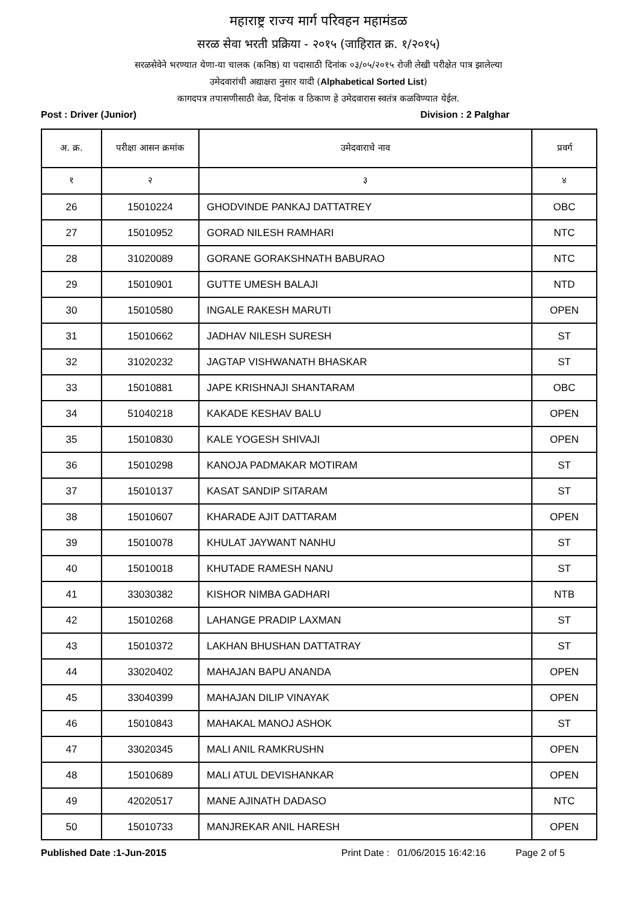महाराष्ट्र राज्य मार्ग परिवहन महामंडळ
सरळ सेवा भरती प्रक्रिया - २०१५ (जाहिरात क्र. १/२०१५)
सरळसेवेने भरण्यात येणा-या चालक (कनिष्ठ) या पदासाठी दिनांक ०३/०५/२०१५ रोजी लेखी परीक्षेत पात्र झालेल्या
उमेदवारांची अद्याक्षरा नुसार यादी (Alphabetical Sorted List)
कागदपत्र तपासणीसाठी वेळ, दिनांक व ठिकाण हे उमेदवारास स्वतंत्र कळविण्यात येईल.
Post : Driver (Junior) Division : 2 Palghar
| अ. क्र. | परीक्षा आसन क्रमांक | उमेदवाराचे नाव | प्रवर्ग |
| --- | --- | --- | --- |
| १ | २ | ३ | ४ |
| 26 | 15010224 | GHODVINDE PANKAJ DATTATREY | OBC |
| 27 | 15010952 | GORAD NILESH RAMHARI | NTC |
| 28 | 31020089 | GORANE GORAKSHNATH BABURAO | NTC |
| 29 | 15010901 | GUTTE UMESH BALAJI | NTD |
| 30 | 15010580 | INGALE RAKESH MARUTI | OPEN |
| 31 | 15010662 | JADHAV NILESH SURESH | ST |
| 32 | 31020232 | JAGTAP VISHWANATH BHASKAR | ST |
| 33 | 15010881 | JAPE KRISHNAJI SHANTARAM | OBC |
| 34 | 51040218 | KAKADE KESHAV BALU | OPEN |
| 35 | 15010830 | KALE YOGESH SHIVAJI | OPEN |
| 36 | 15010298 | KANOJA PADMAKAR MOTIRAM | ST |
| 37 | 15010137 | KASAT SANDIP SITARAM | ST |
| 38 | 15010607 | KHARADE AJIT DATTARAM | OPEN |
| 39 | 15010078 | KHULAT JAYWANT NANHU | ST |
| 40 | 15010018 | KHUTADE RAMESH NANU | ST |
| 41 | 33030382 | KISHOR NIMBA GADHARI | NTB |
| 42 | 15010268 | LAHANGE PRADIP LAXMAN | ST |
| 43 | 15010372 | LAKHAN BHUSHAN DATTATRAY | ST |
| 44 | 33020402 | MAHAJAN BAPU ANANDA | OPEN |
| 45 | 33040399 | MAHAJAN DILIP VINAYAK | OPEN |
| 46 | 15010843 | MAHAKAL MANOJ ASHOK | ST |
| 47 | 33020345 | MALI ANIL RAMKRUSHN | OPEN |
| 48 | 15010689 | MALI ATUL DEVISHANKAR | OPEN |
| 49 | 42020517 | MANE AJINATH DADASO | NTC |
| 50 | 15010733 | MANJREKAR ANIL HARESH | OPEN |
Published Date :1-Jun-2015 Print Date : 01/06/2015 16:42:16 Page 2 of 5